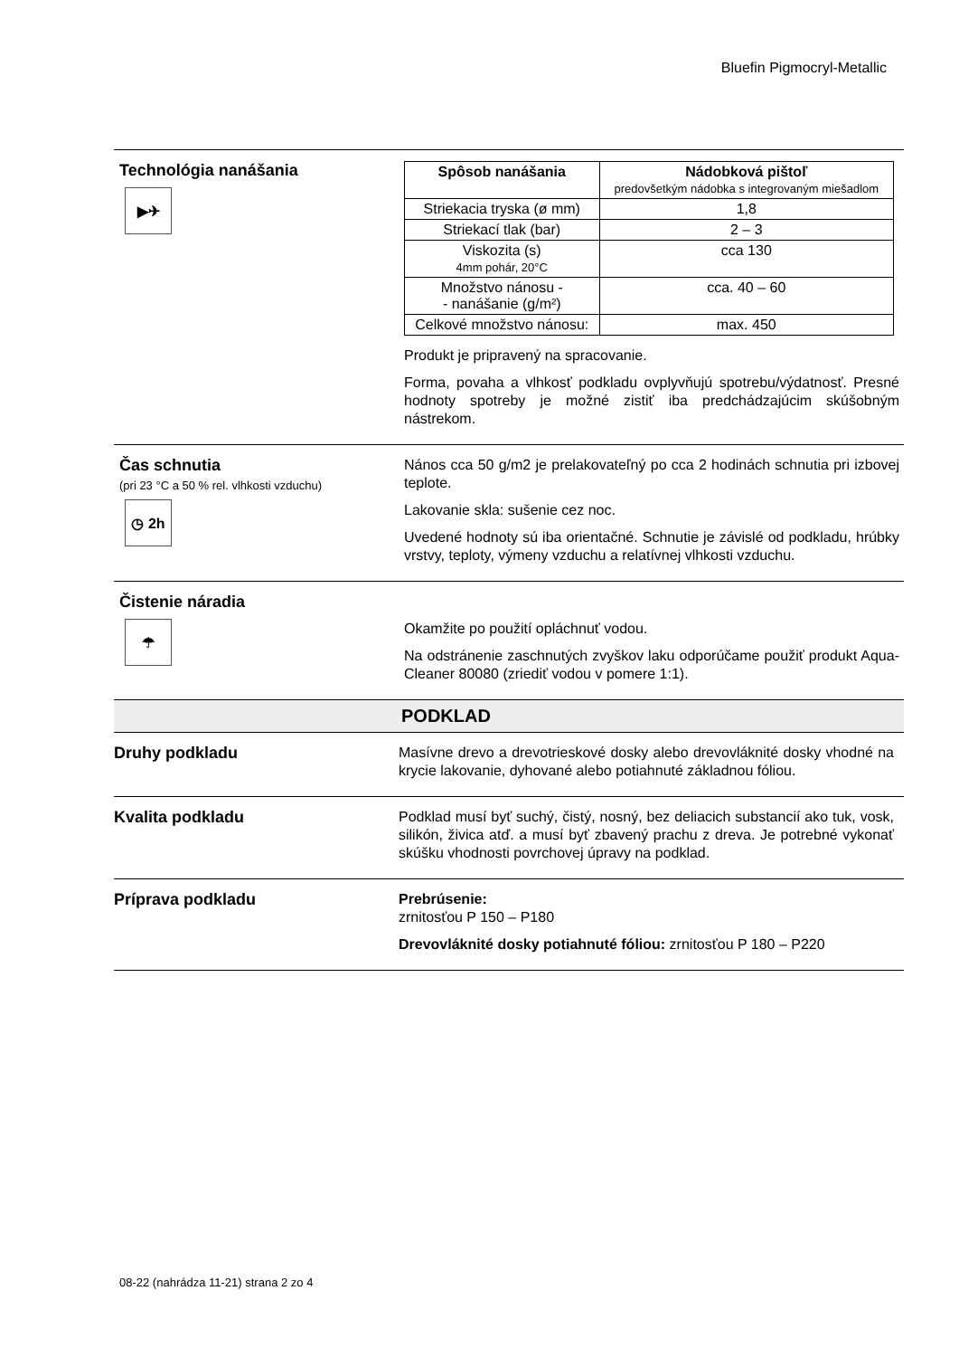Bluefin Pigmocryl-Metallic
Technológia nanášania
▶✈
| Spôsob nanášania | Nádobková pištoľ predovšetkým nádobka s integrovaným miešadlom |
| --- | --- |
| Striekacia tryska (ø mm) | 1,8 |
| Striekací tlak (bar) | 2 – 3 |
| Viskozita (s) 4mm pohár, 20°C | cca 130 |
| Množstvo nánosu - - nanášanie (g/m²) | cca. 40 – 60 |
| Celkové množstvo nánosu: | max. 450 |
Produkt je pripravený na spracovanie.
Forma, povaha a vlhkosť podkladu ovplyvňujú spotrebu/výdatnosť. Presné hodnoty spotreby je možné zistiť iba predchádzajúcim skúšobným nástrekom.
Čas schnutia
(pri 23 °C a 50 % rel. vlhkosti vzduchu)
◷ 2h
Nános cca 50 g/m2 je prelakovateľný po cca 2 hodinách schnutia pri izbovej teplote.
Lakovanie skla: sušenie cez noc.
Uvedené hodnoty sú iba orientačné. Schnutie je závislé od podkladu, hrúbky vrstvy, teploty, výmeny vzduchu a relatívnej vlhkosti vzduchu.
Čistenie náradia
☂
Okamžite po použití opláchnuť vodou.
Na odstránenie zaschnutých zvyškov laku odporúčame použiť produkt Aqua-Cleaner 80080 (zriediť vodou v pomere 1:1).
PODKLAD
Druhy podkladu
Masívne drevo a drevotrieskové dosky alebo drevovláknité dosky vhodné na krycie lakovanie, dyhované alebo potiahnuté základnou fóliou.
Kvalita podkladu
Podklad musí byť suchý, čistý, nosný, bez deliacich substancií ako tuk, vosk, silikón, živica atď. a musí byť zbavený prachu z dreva. Je potrebné vykonať skúšku vhodnosti povrchovej úpravy na podklad.
Príprava podkladu
Prebrúsenie:
zrnitosťou P 150 – P180
Drevovláknité dosky potiahnuté fóliou: zrnitosťou P 180 – P220
08-22 (nahrádza 11-21) strana 2 zo 4